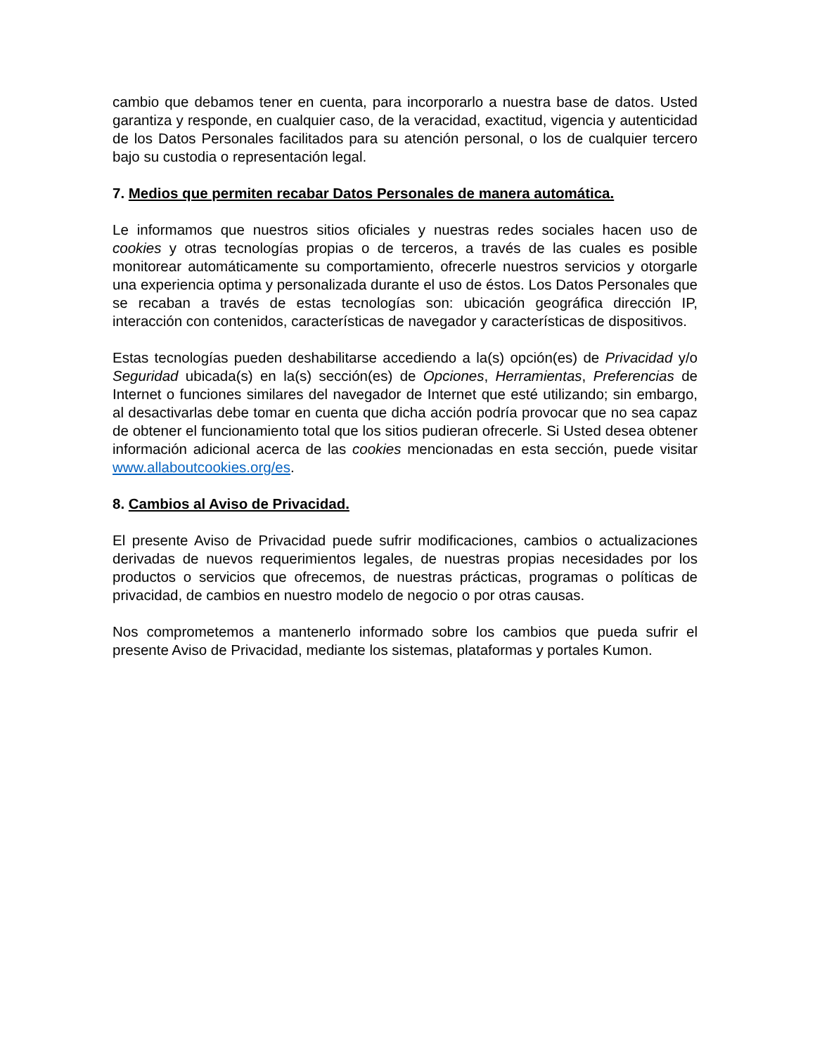cambio que debamos tener en cuenta, para incorporarlo a nuestra base de datos. Usted garantiza y responde, en cualquier caso, de la veracidad, exactitud, vigencia y autenticidad de los Datos Personales facilitados para su atención personal, o los de cualquier tercero bajo su custodia o representación legal.
7. Medios que permiten recabar Datos Personales de manera automática.
Le informamos que nuestros sitios oficiales y nuestras redes sociales hacen uso de cookies y otras tecnologías propias o de terceros, a través de las cuales es posible monitorear automáticamente su comportamiento, ofrecerle nuestros servicios y otorgarle una experiencia optima y personalizada durante el uso de éstos. Los Datos Personales que se recaban a través de estas tecnologías son: ubicación geográfica dirección IP, interacción con contenidos, características de navegador y características de dispositivos.
Estas tecnologías pueden deshabilitarse accediendo a la(s) opción(es) de Privacidad y/o Seguridad ubicada(s) en la(s) sección(es) de Opciones, Herramientas, Preferencias de Internet o funciones similares del navegador de Internet que esté utilizando; sin embargo, al desactivarlas debe tomar en cuenta que dicha acción podría provocar que no sea capaz de obtener el funcionamiento total que los sitios pudieran ofrecerle. Si Usted desea obtener información adicional acerca de las cookies mencionadas en esta sección, puede visitar www.allaboutcookies.org/es.
8. Cambios al Aviso de Privacidad.
El presente Aviso de Privacidad puede sufrir modificaciones, cambios o actualizaciones derivadas de nuevos requerimientos legales, de nuestras propias necesidades por los productos o servicios que ofrecemos, de nuestras prácticas, programas o políticas de privacidad, de cambios en nuestro modelo de negocio o por otras causas.
Nos comprometemos a mantenerlo informado sobre los cambios que pueda sufrir el presente Aviso de Privacidad, mediante los sistemas, plataformas y portales Kumon.